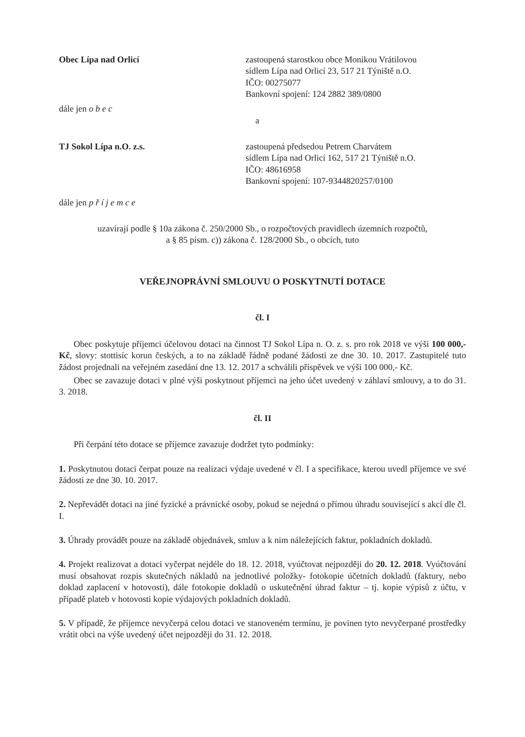Obec Lípa nad Orlicí zastoupená starostkou obce Monikou Vrátilovou
sídlem Lípa nad Orlicí 23, 517 21 Týniště n.O.
IČO: 00275077
Bankovní spojení: 124 2882 389/0800
dále jen o b e c
a
TJ Sokol Lípa n.O. z.s. zastoupená předsedou Petrem Charvátem
sídlem Lípa nad Orlicí 162, 517 21 Týniště n.O.
IČO: 48616958
Bankovní spojení: 107-9344820257/0100
dále jen p ř í j e m c e
uzavírají podle § 10a zákona č. 250/2000 Sb., o rozpočtových pravidlech územních rozpočtů,
a § 85 písm. c)) zákona č. 128/2000 Sb., o obcích, tuto
VEŘEJNOPRÁVNÍ SMLOUVU O POSKYTNUTÍ DOTACE
čl. I
Obec poskytuje příjemci účelovou dotaci na činnost TJ Sokol Lípa n. O. z. s. pro rok 2018 ve výši 100 000,- Kč, slovy: stottisíc korun českých, a to na základě řádně podané žádosti ze dne 30. 10. 2017. Zastupitelé tuto žádost projednali na veřejném zasedání dne 13. 12. 2017 a schválili příspěvek ve výši 100 000,- Kč.
Obec se zavazuje dotaci v plné výši poskytnout příjemci na jeho účet uvedený v záhlaví smlouvy, a to do 31. 3. 2018.
čl. II
Při čerpání této dotace se příjemce zavazuje dodržet tyto podmínky:
1. Poskytnutou dotaci čerpat pouze na realizaci výdaje uvedené v čl. I a specifikace, kterou uvedl příjemce ve své žádosti ze dne 30. 10. 2017.
2. Nepřevádět dotaci na jiné fyzické a právnické osoby, pokud se nejedná o přímou úhradu související s akcí dle čl. I.
3. Úhrady provádět pouze na základě objednávek, smluv a k nim náležejících faktur, pokladních dokladů.
4. Projekt realizovat a dotaci vyčerpat nejdéle do 18. 12. 2018, vyúčtovat nejpozději do 20. 12. 2018. Vyúčtování musí obsahovat rozpis skutečných nákladů na jednotlivé položky- fotokopie účetních dokladů (faktury, nebo doklad zaplacení v hotovosti), dále fotokopie dokladů o uskutečnění úhrad faktur – tj. kopie výpisů z účtu, v případě plateb v hotovosti kopie výdajových pokladních dokladů.
5. V případě, že příjemce nevyčerpá celou dotaci ve stanoveném termínu, je povinen tyto nevyčerpané prostředky vrátit obci na výše uvedený účet nejpozději do 31. 12. 2018.